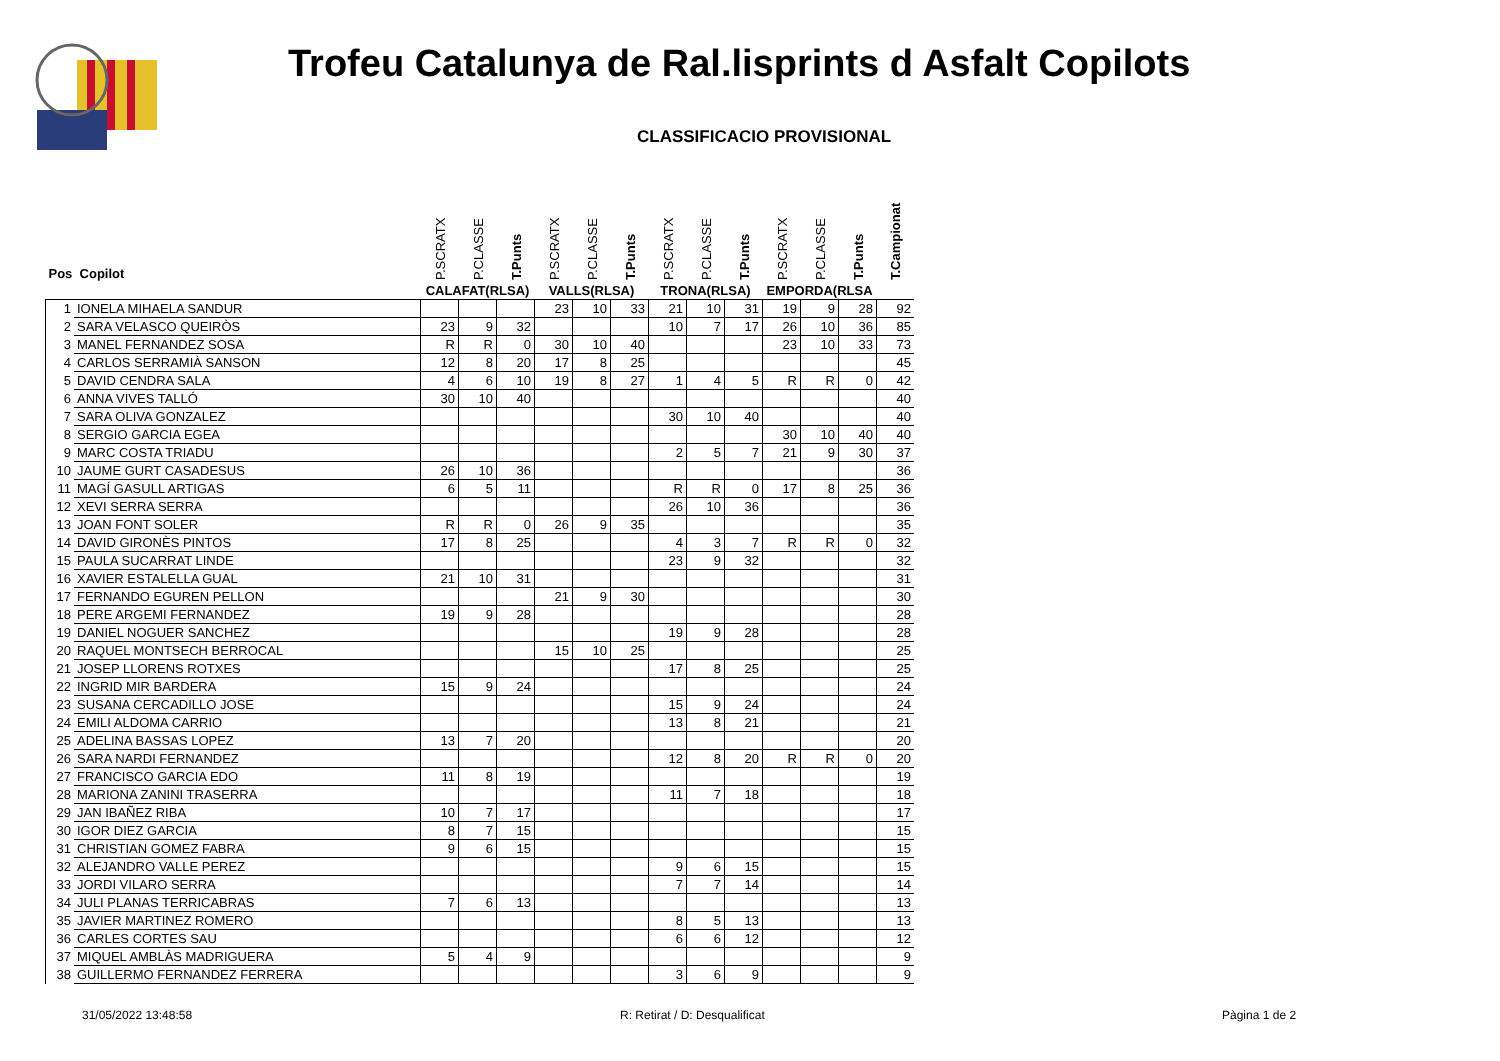Trofeu Catalunya de Ral.lisprints d Asfalt Copilots
CLASSIFICACIO PROVISIONAL
| Pos Copilot | | P.SCRATX | P.CLASSE | T.Punts | P.SCRATX | P.CLASSE | T.Punts | P.SCRATX | P.CLASSE | T.Punts | P.SCRATX | P.CLASSE | T.Punts | T.Campionat |
| --- | --- | --- | --- | --- | --- | --- | --- | --- | --- | --- | --- | --- | --- | --- |
| | | CALAFAT(RLSA) | | | VALLS(RLSA) | | | TRONA(RLSA) | | | EMPORDA(RLSA | | | |
| 1 | IONELA MIHAELA SANDUR | | | | 23 | 10 | 33 | 21 | 10 | 31 | 19 | 9 | 28 | 92 |
| 2 | SARA VELASCO QUEIRÒS | 23 | 9 | 32 | | | | 10 | 7 | 17 | 26 | 10 | 36 | 85 |
| 3 | MANEL FERNANDEZ SOSA | R | R | 0 | 30 | 10 | 40 | | | | 23 | 10 | 33 | 73 |
| 4 | CARLOS SERRAMIÀ SANSON | 12 | 8 | 20 | 17 | 8 | 25 | | | | | | | 45 |
| 5 | DAVID CENDRA SALA | 4 | 6 | 10 | 19 | 8 | 27 | 1 | 4 | 5 | R | R | 0 | 42 |
| 6 | ANNA VIVES TALLÓ | 30 | 10 | 40 | | | | | | | | | | 40 |
| 7 | SARA OLIVA GONZALEZ | | | | | | | 30 | 10 | 40 | | | | 40 |
| 8 | SERGIO GARCIA EGEA | | | | | | | | | | 30 | 10 | 40 | 40 |
| 9 | MARC COSTA TRIADU | | | | | | | 2 | 5 | 7 | 21 | 9 | 30 | 37 |
| 10 | JAUME GURT CASADESUS | 26 | 10 | 36 | | | | | | | | | | 36 |
| 11 | MAGÍ GASULL ARTIGAS | 6 | 5 | 11 | | | | R | R | 0 | 17 | 8 | 25 | 36 |
| 12 | XEVI SERRA SERRA | | | | | | | 26 | 10 | 36 | | | | 36 |
| 13 | JOAN FONT SOLER | R | R | 0 | 26 | 9 | 35 | | | | | | | 35 |
| 14 | DAVID GIRONÈS PINTOS | 17 | 8 | 25 | | | | 4 | 3 | 7 | R | R | 0 | 32 |
| 15 | PAULA SUCARRAT LINDE | | | | | | | 23 | 9 | 32 | | | | 32 |
| 16 | XAVIER ESTALELLA GUAL | 21 | 10 | 31 | | | | | | | | | | 31 |
| 17 | FERNANDO EGUREN PELLON | | | | 21 | 9 | 30 | | | | | | | 30 |
| 18 | PERE ARGEMI FERNANDEZ | 19 | 9 | 28 | | | | | | | | | | 28 |
| 19 | DANIEL NOGUER SANCHEZ | | | | | | | 19 | 9 | 28 | | | | 28 |
| 20 | RAQUEL MONTSECH BERROCAL | | | | 15 | 10 | 25 | | | | | | | 25 |
| 21 | JOSEP LLORENS ROTXES | | | | | | | 17 | 8 | 25 | | | | 25 |
| 22 | INGRID MIR BARDERA | 15 | 9 | 24 | | | | | | | | | | 24 |
| 23 | SUSANA CERCADILLO JOSE | | | | | | | 15 | 9 | 24 | | | | 24 |
| 24 | EMILI ALDOMA CARRIO | | | | | | | 13 | 8 | 21 | | | | 21 |
| 25 | ADELINA BASSAS LOPEZ | 13 | 7 | 20 | | | | | | | | | | 20 |
| 26 | SARA NARDI FERNANDEZ | | | | | | | 12 | 8 | 20 | R | R | 0 | 20 |
| 27 | FRANCISCO GARCIA EDO | 11 | 8 | 19 | | | | | | | | | | 19 |
| 28 | MARIONA ZANINI TRASERRA | | | | | | | 11 | 7 | 18 | | | | 18 |
| 29 | JAN IBAÑEZ RIBA | 10 | 7 | 17 | | | | | | | | | | 17 |
| 30 | IGOR DIEZ GARCIA | 8 | 7 | 15 | | | | | | | | | | 15 |
| 31 | CHRISTIAN GOMEZ FABRA | 9 | 6 | 15 | | | | | | | | | | 15 |
| 32 | ALEJANDRO VALLE PEREZ | | | | | | | 9 | 6 | 15 | | | | 15 |
| 33 | JORDI VILARO SERRA | | | | | | | 7 | 7 | 14 | | | | 14 |
| 34 | JULI PLANAS TERRICABRAS | 7 | 6 | 13 | | | | | | | | | | 13 |
| 35 | JAVIER MARTINEZ ROMERO | | | | | | | 8 | 5 | 13 | | | | 13 |
| 36 | CARLES CORTES SAU | | | | | | | 6 | 6 | 12 | | | | 12 |
| 37 | MIQUEL AMBLÀS MADRIGUERA | 5 | 4 | 9 | | | | | | | | | | 9 |
| 38 | GUILLERMO FERNANDEZ FERRERA | | | | | | | 3 | 6 | 9 | | | | 9 |
31/05/2022 13:48:58 R: Retirat / D: Desqualificat Pàgina 1 de 2